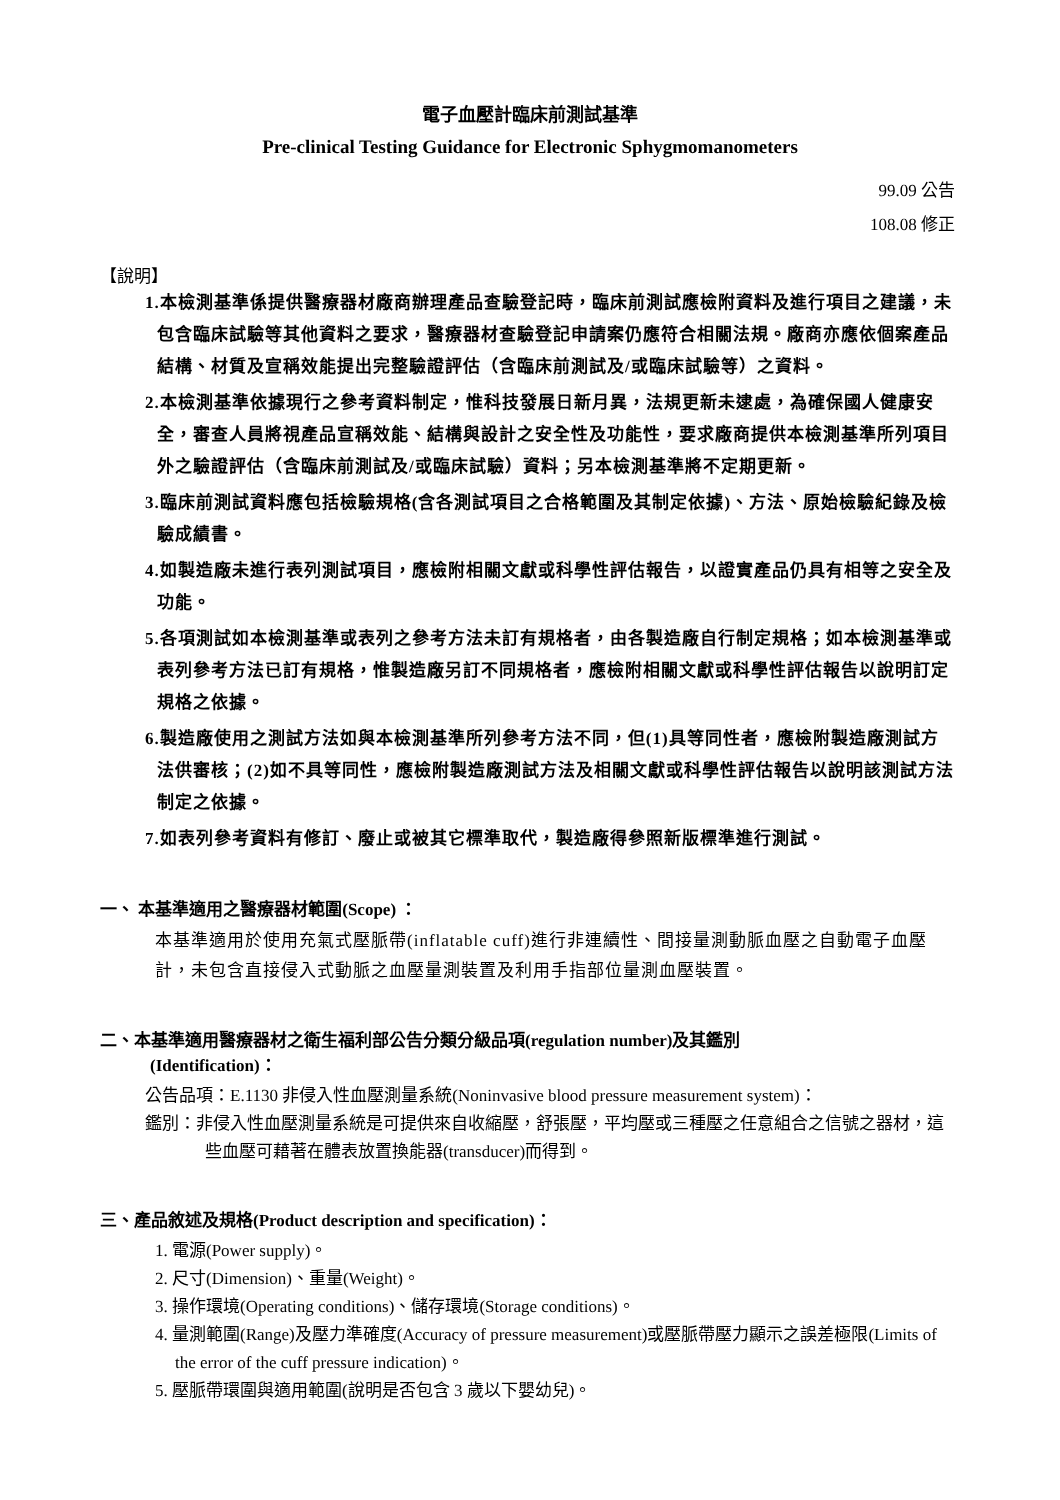電子血壓計臨床前測試基準
Pre-clinical Testing Guidance for Electronic Sphygmomanometers
99.09 公告
108.08 修正
【說明】
1.本檢測基準係提供醫療器材廠商辦理產品查驗登記時，臨床前測試應檢附資料及進行項目之建議，未包含臨床試驗等其他資料之要求，醫療器材查驗登記申請案仍應符合相關法規。廠商亦應依個案產品結構、材質及宣稱效能提出完整驗證評估（含臨床前測試及/或臨床試驗等）之資料。
2.本檢測基準依據現行之參考資料制定，惟科技發展日新月異，法規更新未逮處，為確保國人健康安全，審查人員將視產品宣稱效能、結構與設計之安全性及功能性，要求廠商提供本檢測基準所列項目外之驗證評估（含臨床前測試及/或臨床試驗）資料；另本檢測基準將不定期更新。
3.臨床前測試資料應包括檢驗規格(含各測試項目之合格範圍及其制定依據)、方法、原始檢驗紀錄及檢驗成績書。
4.如製造廠未進行表列測試項目，應檢附相關文獻或科學性評估報告，以證實產品仍具有相等之安全及功能。
5.各項測試如本檢測基準或表列之參考方法未訂有規格者，由各製造廠自行制定規格；如本檢測基準或表列參考方法已訂有規格，惟製造廠另訂不同規格者，應檢附相關文獻或科學性評估報告以說明訂定規格之依據。
6.製造廠使用之測試方法如與本檢測基準所列參考方法不同，但(1)具等同性者，應檢附製造廠測試方法供審核；(2)如不具等同性，應檢附製造廠測試方法及相關文獻或科學性評估報告以說明該測試方法制定之依據。
7.如表列參考資料有修訂、廢止或被其它標準取代，製造廠得參照新版標準進行測試。
一、 本基準適用之醫療器材範圍(Scope) ：
本基準適用於使用充氣式壓脈帶(inflatable cuff)進行非連續性、間接量測動脈血壓之自動電子血壓計，未包含直接侵入式動脈之血壓量測裝置及利用手指部位量測血壓裝置。
二、本基準適用醫療器材之衛生福利部公告分類分級品項(regulation number)及其鑑別
(Identification)：
公告品項：E.1130 非侵入性血壓測量系統(Noninvasive blood pressure measurement system)：
鑑別：非侵入性血壓測量系統是可提供來自收縮壓，舒張壓，平均壓或三種壓之任意組合之信號之器材，這些血壓可藉著在體表放置換能器(transducer)而得到。
三、產品敘述及規格(Product description and specification)：
1. 電源(Power supply)。
2. 尺寸(Dimension)、重量(Weight)。
3. 操作環境(Operating conditions)、儲存環境(Storage conditions)。
4. 量測範圍(Range)及壓力準確度(Accuracy of pressure measurement)或壓脈帶壓力顯示之誤差極限(Limits of the error of the cuff pressure indication)。
5. 壓脈帶環圍與適用範圍(說明是否包含 3 歲以下嬰幼兒)。